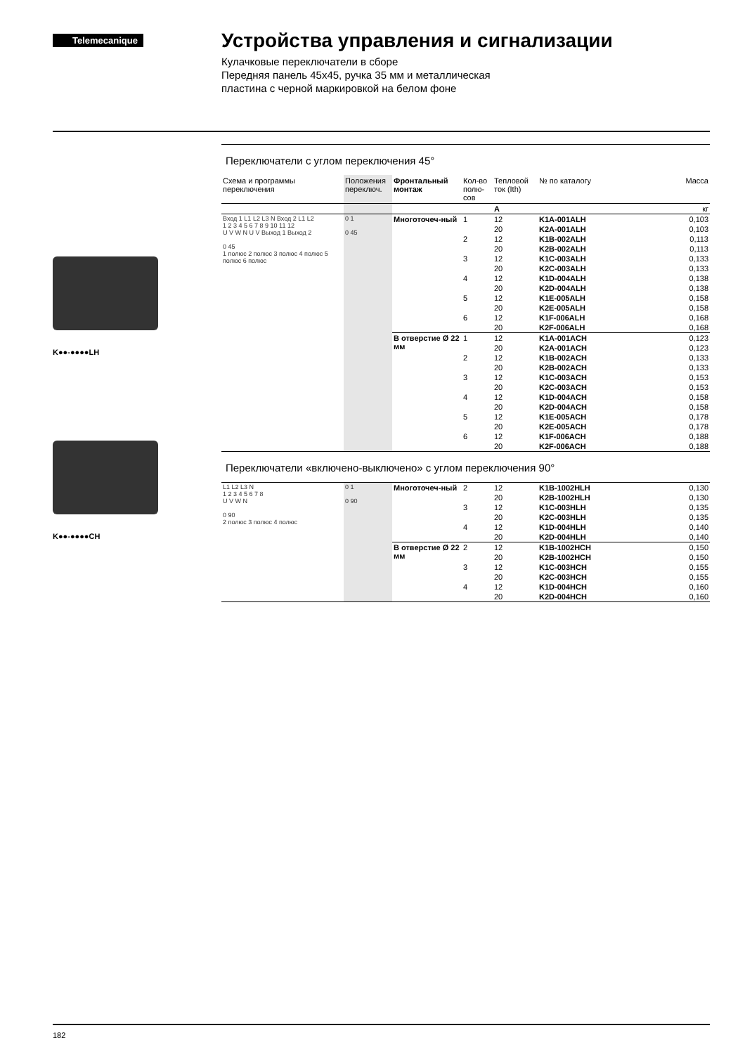Telemecanique
Устройства управления и сигнализации
Кулачковые переключатели в сборе
Передняя панель 45x45, ручка 35 мм и металлическая
пластина с черной маркировкой на белом фоне
K●●-●●●●LH
K●●-●●●●CH
Переключатели с углом переключения 45°
| Схема и программы переключения | Положения переключ. | Фронтальный монтаж | Кол-во полю-сов | Тепловой ток (Ith) | № по каталогу | Масса |
| --- | --- | --- | --- | --- | --- | --- |
| | | | | A | | кг |
| Вход 1 L1 L2 L3 N Вход 2 L1 L2 1 2 3 4 5 6 7 8 9 10 11 12 U V W N U V Выход 1 Выход 2 0 45 1 полюс 2 полюс 3 полюс 4 полюс 5 полюс 6 полюс | 0 1 0 45 | Многоточеч-ный | 1 | 12 | K1A-001ALH | 0,103 |
| | | | | 20 | K2A-001ALH | 0,103 |
| | | | 2 | 12 | K1B-002ALH | 0,113 |
| | | | | 20 | K2B-002ALH | 0,113 |
| | | | 3 | 12 | K1C-003ALH | 0,133 |
| | | | | 20 | K2C-003ALH | 0,133 |
| | | | 4 | 12 | K1D-004ALH | 0,138 |
| | | | | 20 | K2D-004ALH | 0,138 |
| | | | 5 | 12 | K1E-005ALH | 0,158 |
| | | | | 20 | K2E-005ALH | 0,158 |
| | | | 6 | 12 | K1F-006ALH | 0,168 |
| | | | | 20 | K2F-006ALH | 0,168 |
| | | В отверстие Ø 22 мм | 1 | 12 | K1A-001ACH | 0,123 |
| | | | | 20 | K2A-001ACH | 0,123 |
| | | | 2 | 12 | K1B-002ACH | 0,133 |
| | | | | 20 | K2B-002ACH | 0,133 |
| | | | 3 | 12 | K1C-003ACH | 0,153 |
| | | | | 20 | K2C-003ACH | 0,153 |
| | | | 4 | 12 | K1D-004ACH | 0,158 |
| | | | | 20 | K2D-004ACH | 0,158 |
| | | | 5 | 12 | K1E-005ACH | 0,178 |
| | | | | 20 | K2E-005ACH | 0,178 |
| | | | 6 | 12 | K1F-006ACH | 0,188 |
| | | | | 20 | K2F-006ACH | 0,188 |
Переключатели «включено-выключено» с углом переключения 90°
| L1 L2 L3 N 1 2 3 4 5 6 7 8 U V W N 0 90 2 полюс 3 полюс 4 полюс | 0 1 0 90 | Многоточеч-ный | 2 | 12 | K1B-1002HLH | 0,130 |
| | | | | 20 | K2B-1002HLH | 0,130 |
| | | | 3 | 12 | K1C-003HLH | 0,135 |
| | | | | 20 | K2C-003HLH | 0,135 |
| | | | 4 | 12 | K1D-004HLH | 0,140 |
| | | | | 20 | K2D-004HLH | 0,140 |
| | | В отверстие Ø 22 мм | 2 | 12 | K1B-1002HCH | 0,150 |
| | | | | 20 | K2B-1002HCH | 0,150 |
| | | | 3 | 12 | K1C-003HCH | 0,155 |
| | | | | 20 | K2C-003HCH | 0,155 |
| | | | 4 | 12 | K1D-004HCH | 0,160 |
| | | | | 20 | K2D-004HCH | 0,160 |
182